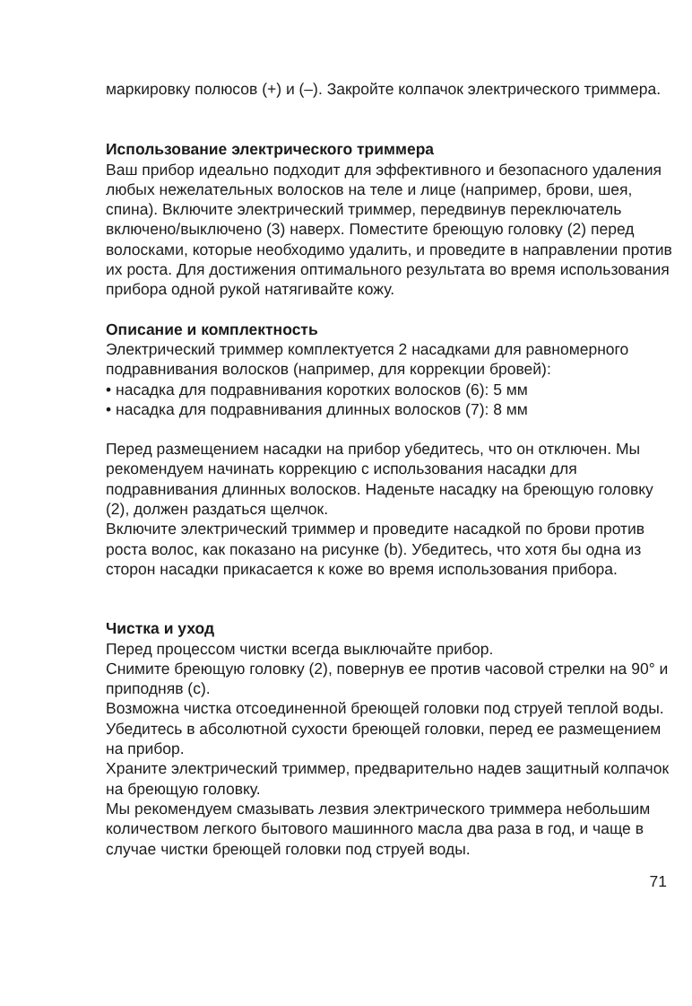маркировку полюсов (+) и (–). Закройте колпачок электрического триммера.
Использование электрического триммера
Ваш прибор идеально подходит для эффективного и безопасного удаления любых нежелательных волосков на теле и лице (например, брови, шея, спина). Включите электрический триммер, передвинув переключатель включено/выключено (3) наверх. Поместите бреющую головку (2) перед волосками, которые необходимо удалить, и проведите в направлении против их роста. Для достижения оптимального результата во время использования прибора одной рукой натягивайте кожу.
Описание и комплектность
Электрический триммер комплектуется 2 насадками для равномерного подравнивания волосков (например, для коррекции бровей):
• насадка для подравнивания коротких волосков (6): 5 мм
• насадка для подравнивания длинных волосков (7): 8 мм
Перед размещением насадки на прибор убедитесь, что он отключен. Мы рекомендуем начинать коррекцию с использования насадки для подравнивания длинных волосков. Наденьте насадку на бреющую головку (2), должен раздаться щелчок.
Включите электрический триммер и проведите насадкой по брови против роста волос, как показано на рисунке (b). Убедитесь, что хотя бы одна из сторон насадки прикасается к коже во время использования прибора.
Чистка и уход
Перед процессом чистки всегда выключайте прибор.
Снимите бреющую головку (2), повернув ее против часовой стрелки на 90° и приподняв (c).
Возможна чистка отсоединенной бреющей головки под струей теплой воды. Убедитесь в абсолютной сухости бреющей головки, перед ее размещением на прибор.
Храните электрический триммер, предварительно надев защитный колпачок на бреющую головку.
Мы рекомендуем смазывать лезвия электрического триммера небольшим количеством легкого бытового машинного масла два раза в год, и чаще в случае чистки бреющей головки под струей воды.
71